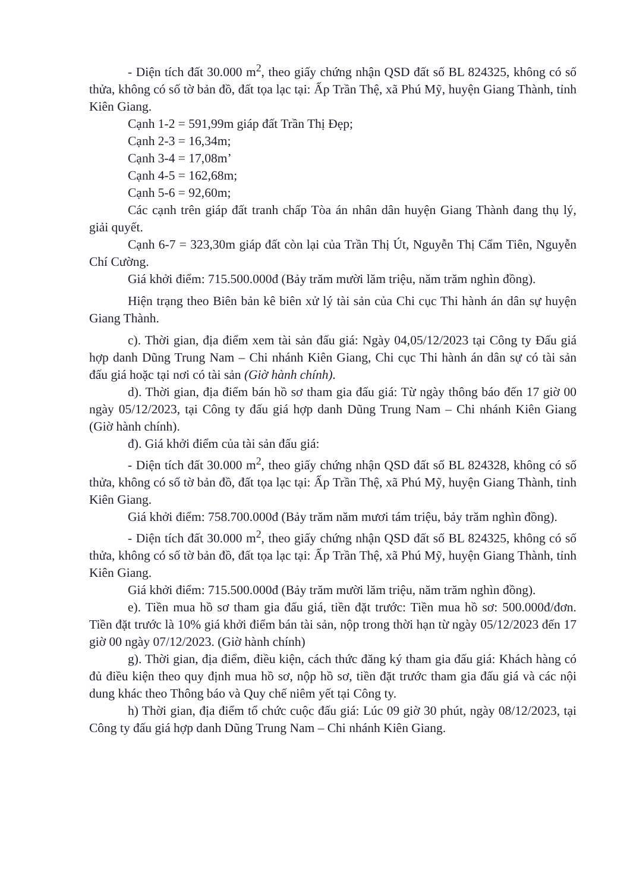- Diện tích đất 30.000 m<sup>2</sup>, theo giấy chứng nhận QSD đất số BL 824325, không có số thửa, không có số tờ bản đồ, đất tọa lạc tại: Ấp Trần Thệ, xã Phú Mỹ, huyện Giang Thành, tỉnh Kiên Giang.
Cạnh 1-2 = 591,99m giáp đất Trần Thị Đẹp;
Cạnh 2-3 = 16,34m;
Cạnh 3-4 = 17,08m’
Cạnh 4-5 = 162,68m;
Cạnh 5-6 = 92,60m;
Các cạnh trên giáp đất tranh chấp Tòa án nhân dân huyện Giang Thành đang thụ lý, giải quyết.
Cạnh 6-7 = 323,30m giáp đất còn lại của Trần Thị Út, Nguyễn Thị Cẩm Tiên, Nguyễn Chí Cường.
Giá khởi điểm: 715.500.000đ (Bảy trăm mười lăm triệu, năm trăm nghìn đồng).
Hiện trạng theo Biên bản kê biên xử lý tài sản của Chi cục Thi hành án dân sự huyện Giang Thành.
c). Thời gian, địa điểm xem tài sản đấu giá: Ngày 04,05/12/2023 tại Công ty Đấu giá hợp danh Dũng Trung Nam – Chi nhánh Kiên Giang, Chi cục Thi hành án dân sự có tài sản đấu giá hoặc tại nơi có tài sản (Giờ hành chính).
d). Thời gian, địa điểm bán hồ sơ tham gia đấu giá: Từ ngày thông báo đến 17 giờ 00 ngày 05/12/2023, tại Công ty đấu giá hợp danh Dũng Trung Nam – Chi nhánh Kiên Giang (Giờ hành chính).
đ). Giá khởi điểm của tài sản đấu giá:
- Diện tích đất 30.000 m<sup>2</sup>, theo giấy chứng nhận QSD đất số BL 824328, không có số thửa, không có số tờ bản đồ, đất tọa lạc tại: Ấp Trần Thệ, xã Phú Mỹ, huyện Giang Thành, tỉnh Kiên Giang.
Giá khởi điểm: 758.700.000đ (Bảy trăm năm mươi tám triệu, bảy trăm nghìn đồng).
- Diện tích đất 30.000 m<sup>2</sup>, theo giấy chứng nhận QSD đất số BL 824325, không có số thửa, không có số tờ bản đồ, đất tọa lạc tại: Ấp Trần Thệ, xã Phú Mỹ, huyện Giang Thành, tỉnh Kiên Giang.
Giá khởi điểm: 715.500.000đ (Bảy trăm mười lăm triệu, năm trăm nghìn đồng).
e). Tiền mua hồ sơ tham gia đấu giá, tiền đặt trước: Tiền mua hồ sơ: 500.000đ/đơn. Tiền đặt trước là 10% giá khởi điểm bán tài sản, nộp trong thời hạn từ ngày 05/12/2023 đến 17 giờ 00 ngày 07/12/2023. (Giờ hành chính)
g). Thời gian, địa điểm, điều kiện, cách thức đăng ký tham gia đấu giá: Khách hàng có đủ điều kiện theo quy định mua hồ sơ, nộp hồ sơ, tiền đặt trước tham gia đấu giá và các nội dung khác theo Thông báo và Quy chế niêm yết tại Công ty.
h) Thời gian, địa điểm tổ chức cuộc đấu giá: Lúc 09 giờ 30 phút, ngày 08/12/2023, tại Công ty đấu giá hợp danh Dũng Trung Nam – Chi nhánh Kiên Giang.